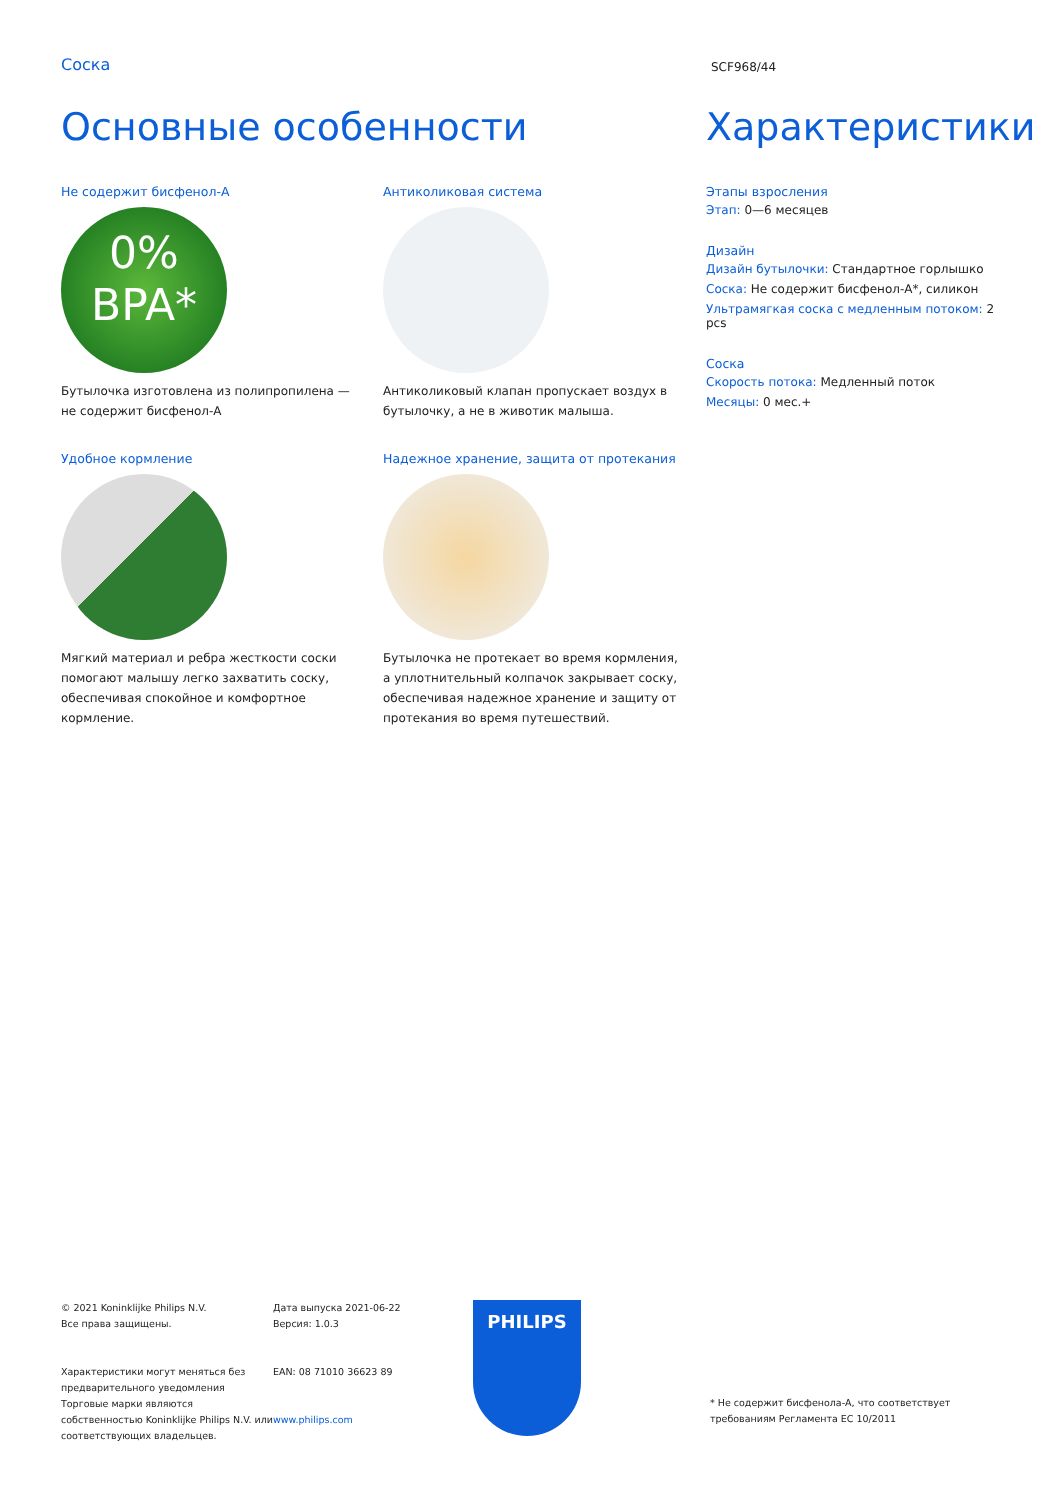Соска
SCF968/44
Основные особенности
Не содержит бисфенол-A
0%
BPA*
Бутылочка изготовлена из полипропилена — не содержит бисфенол-A
Антиколиковая система
Антиколиковый клапан пропускает воздух в бутылочку, а не в животик малыша.
Удобное кормление
Мягкий материал и ребра жесткости соски помогают малышу легко захватить соску, обеспечивая спокойное и комфортное кормление.
Надежное хранение, защита от протекания
Бутылочка не протекает во время кормления, а уплотнительный колпачок закрывает соску, обеспечивая надежное хранение и защиту от протекания во время путешествий.
Характеристики
Этапы взросления
Этап: 0—6 месяцев
Дизайн
Дизайн бутылочки: Стандартное горлышко
Соска: Не содержит бисфенол-A*, силикон
Ультрамягкая соска с медленным потоком: 2 pcs
Соска
Скорость потока: Медленный поток
Месяцы: 0 мес.+
© 2021 Koninklijke Philips N.V.
Все права защищены.
Характеристики могут меняться без предварительного уведомления Торговые марки являются собственностью Koninklijke Philips N.V. или соответствующих владельцев.
Дата выпуска 2021-06-22
Версия: 1.0.3
EAN: 08 71010 36623 89
www.philips.com
PHILIPS
* Не содержит бисфенола-A, что соответствует требованиям Регламента ЕС 10/2011